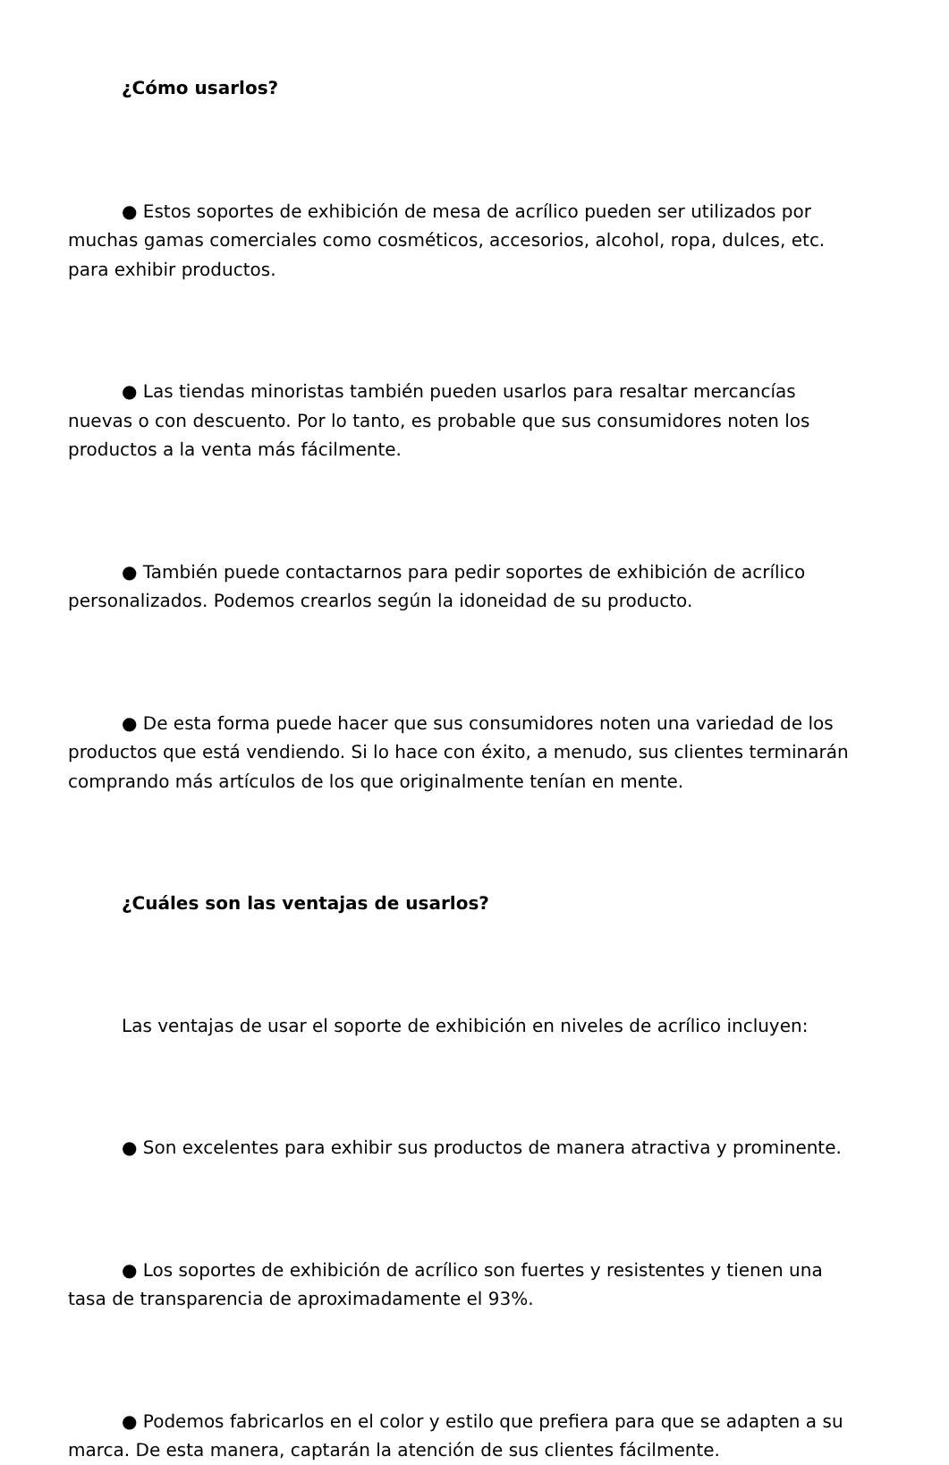¿Cómo usarlos?
● Estos soportes de exhibición de mesa de acrílico pueden ser utilizados por muchas gamas comerciales como cosméticos, accesorios, alcohol, ropa, dulces, etc. para exhibir productos.
● Las tiendas minoristas también pueden usarlos para resaltar mercancías nuevas o con descuento. Por lo tanto, es probable que sus consumidores noten los productos a la venta más fácilmente.
● También puede contactarnos para pedir soportes de exhibición de acrílico personalizados. Podemos crearlos según la idoneidad de su producto.
● De esta forma puede hacer que sus consumidores noten una variedad de los productos que está vendiendo. Si lo hace con éxito, a menudo, sus clientes terminarán comprando más artículos de los que originalmente tenían en mente.
¿Cuáles son las ventajas de usarlos?
Las ventajas de usar el soporte de exhibición en niveles de acrílico incluyen:
● Son excelentes para exhibir sus productos de manera atractiva y prominente.
● Los soportes de exhibición de acrílico son fuertes y resistentes y tienen una tasa de transparencia de aproximadamente el 93%.
● Podemos fabricarlos en el color y estilo que prefiera para que se adapten a su marca. De esta manera, captarán la atención de sus clientes fácilmente.